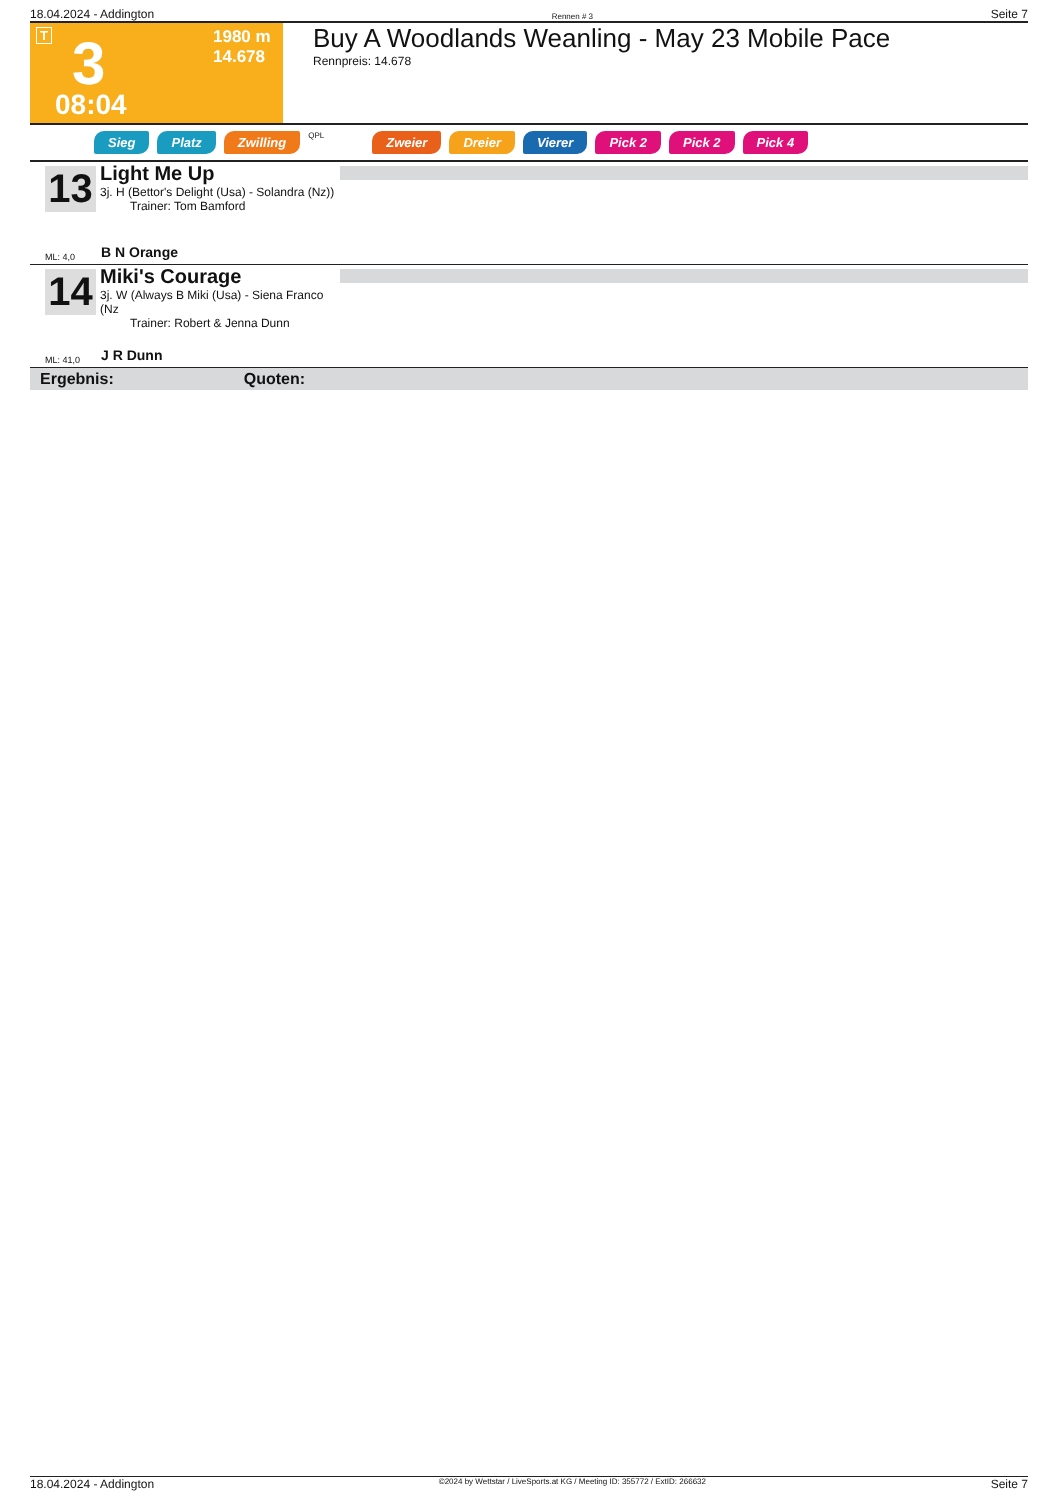18.04.2024 - Addington Rennen # 3 Seite 7
T 3 1980 m
14.678
08:04
Buy A Woodlands Weanling - May 23 Mobile Pace
Rennpreis: 14.678
Sieg Platz Zwilling QPL Zweier Dreier Vierer Pick 2 Pick 2 Pick 4
13
Light Me Up
3j. H (Bettor's Delight (Usa) - Solandra (Nz))
Trainer: Tom Bamford
ML: 4,0 B N Orange
14
Miki's Courage
3j. W (Always B Miki (Usa) - Siena Franco (Nz
Trainer: Robert & Jenna Dunn
ML: 41,0 J R Dunn
Ergebnis: Quoten:
18.04.2024 - Addington ©2024 by Wettstar / LiveSports.at KG / Meeting ID: 355772 / ExtID: 266632 Seite 7